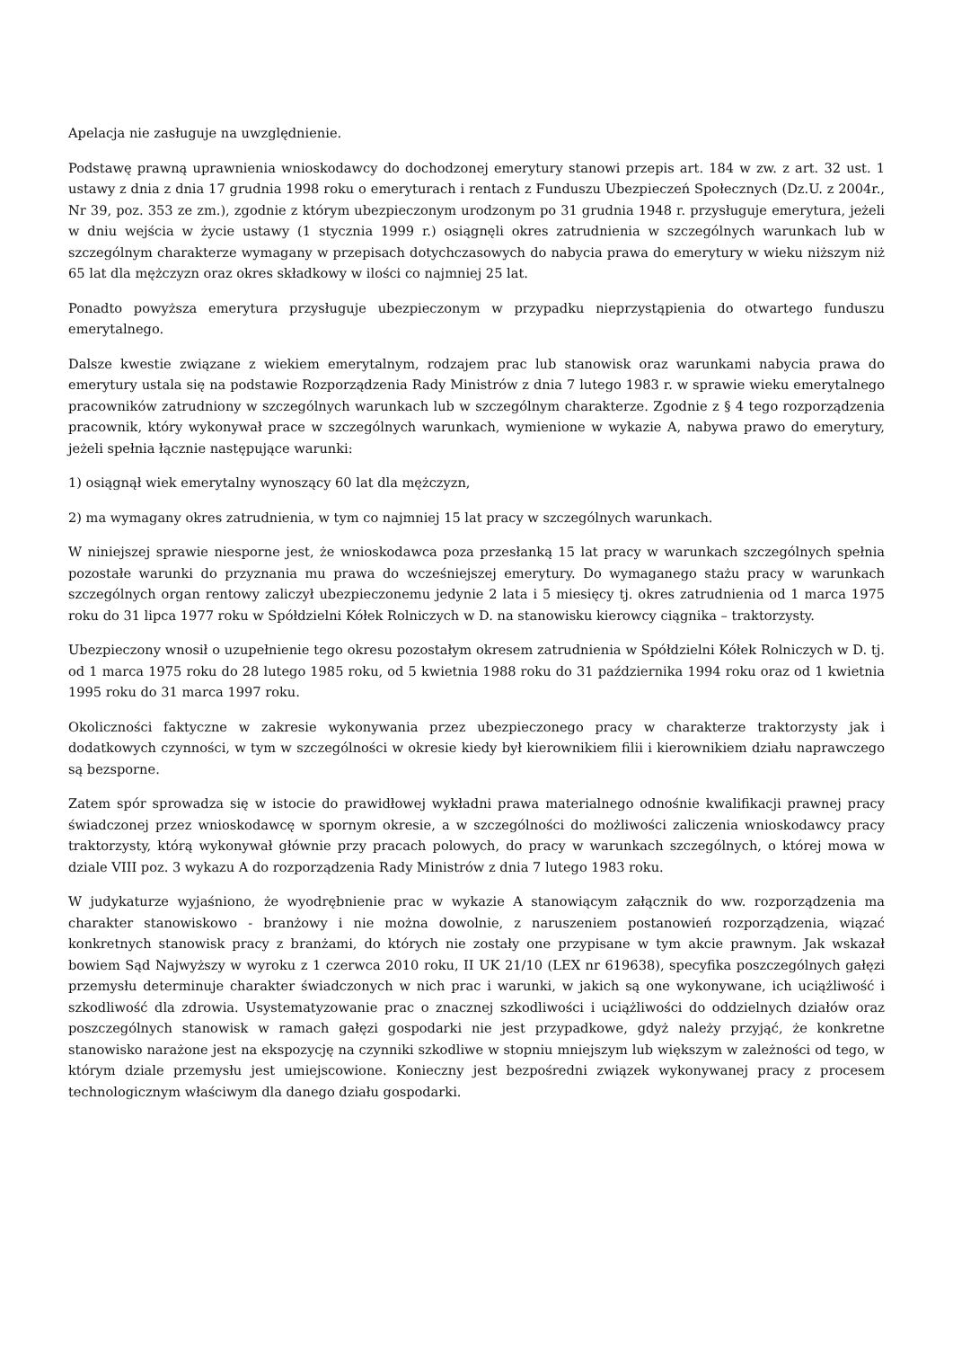Apelacja nie zasługuje na uwzględnienie.
Podstawę prawną uprawnienia wnioskodawcy do dochodzonej emerytury stanowi przepis art. 184 w zw. z art. 32 ust. 1 ustawy z dnia z dnia 17 grudnia 1998 roku o emeryturach i rentach z Funduszu Ubezpieczeń Społecznych (Dz.U. z 2004r., Nr 39, poz. 353 ze zm.), zgodnie z którym ubezpieczonym urodzonym po 31 grudnia 1948 r. przysługuje emerytura, jeżeli w dniu wejścia w życie ustawy (1 stycznia 1999 r.) osiągnęli okres zatrudnienia w szczególnych warunkach lub w szczególnym charakterze wymagany w przepisach dotychczasowych do nabycia prawa do emerytury w wieku niższym niż 65 lat dla mężczyzn oraz okres składkowy w ilości co najmniej 25 lat.
Ponadto powyższa emerytura przysługuje ubezpieczonym w przypadku nieprzystąpienia do otwartego funduszu emerytalnego.
Dalsze kwestie związane z wiekiem emerytalnym, rodzajem prac lub stanowisk oraz warunkami nabycia prawa do emerytury ustala się na podstawie Rozporządzenia Rady Ministrów z dnia 7 lutego 1983 r. w sprawie wieku emerytalnego pracowników zatrudniony w szczególnych warunkach lub w szczególnym charakterze. Zgodnie z § 4 tego rozporządzenia pracownik, który wykonywał prace w szczególnych warunkach, wymienione w wykazie A, nabywa prawo do emerytury, jeżeli spełnia łącznie następujące warunki:
1) osiągnął wiek emerytalny wynoszący 60 lat dla mężczyzn,
2) ma wymagany okres zatrudnienia, w tym co najmniej 15 lat pracy w szczególnych warunkach.
W niniejszej sprawie niesporne jest, że wnioskodawca poza przesłanką 15 lat pracy w warunkach szczególnych spełnia pozostałe warunki do przyznania mu prawa do wcześniejszej emerytury. Do wymaganego stażu pracy w warunkach szczególnych organ rentowy zaliczył ubezpieczonemu jedynie 2 lata i 5 miesięcy tj. okres zatrudnienia od 1 marca 1975 roku do 31 lipca 1977 roku w Spółdzielni Kółek Rolniczych w D. na stanowisku kierowcy ciągnika – traktorzysty.
Ubezpieczony wnosił o uzupełnienie tego okresu pozostałym okresem zatrudnienia w Spółdzielni Kółek Rolniczych w D. tj. od 1 marca 1975 roku do 28 lutego 1985 roku, od 5 kwietnia 1988 roku do 31 października 1994 roku oraz od 1 kwietnia 1995 roku do 31 marca 1997 roku.
Okoliczności faktyczne w zakresie wykonywania przez ubezpieczonego pracy w charakterze traktorzysty jak i dodatkowych czynności, w tym w szczególności w okresie kiedy był kierownikiem filii i kierownikiem działu naprawczego są bezsporne.
Zatem spór sprowadza się w istocie do prawidłowej wykładni prawa materialnego odnośnie kwalifikacji prawnej pracy świadczonej przez wnioskodawcę w spornym okresie, a w szczególności do możliwości zaliczenia wnioskodawcy pracy traktorzysty, którą wykonywał głównie przy pracach polowych, do pracy w warunkach szczególnych, o której mowa w dziale VIII poz. 3 wykazu A do rozporządzenia Rady Ministrów z dnia 7 lutego 1983 roku.
W judykaturze wyjaśniono, że wyodrębnienie prac w wykazie A stanowiącym załącznik do ww. rozporządzenia ma charakter stanowiskowo - branżowy i nie można dowolnie, z naruszeniem postanowień rozporządzenia, wiązać konkretnych stanowisk pracy z branżami, do których nie zostały one przypisane w tym akcie prawnym. Jak wskazał bowiem Sąd Najwyższy w wyroku z 1 czerwca 2010 roku, II UK 21/10 (LEX nr 619638), specyfika poszczególnych gałęzi przemysłu determinuje charakter świadczonych w nich prac i warunki, w jakich są one wykonywane, ich uciążliwość i szkodliwość dla zdrowia. Usystematyzowanie prac o znacznej szkodliwości i uciążliwości do oddzielnych działów oraz poszczególnych stanowisk w ramach gałęzi gospodarki nie jest przypadkowe, gdyż należy przyjąć, że konkretne stanowisko narażone jest na ekspozycję na czynniki szkodliwe w stopniu mniejszym lub większym w zależności od tego, w którym dziale przemysłu jest umiejscowione. Konieczny jest bezpośredni związek wykonywanej pracy z procesem technologicznym właściwym dla danego działu gospodarki.